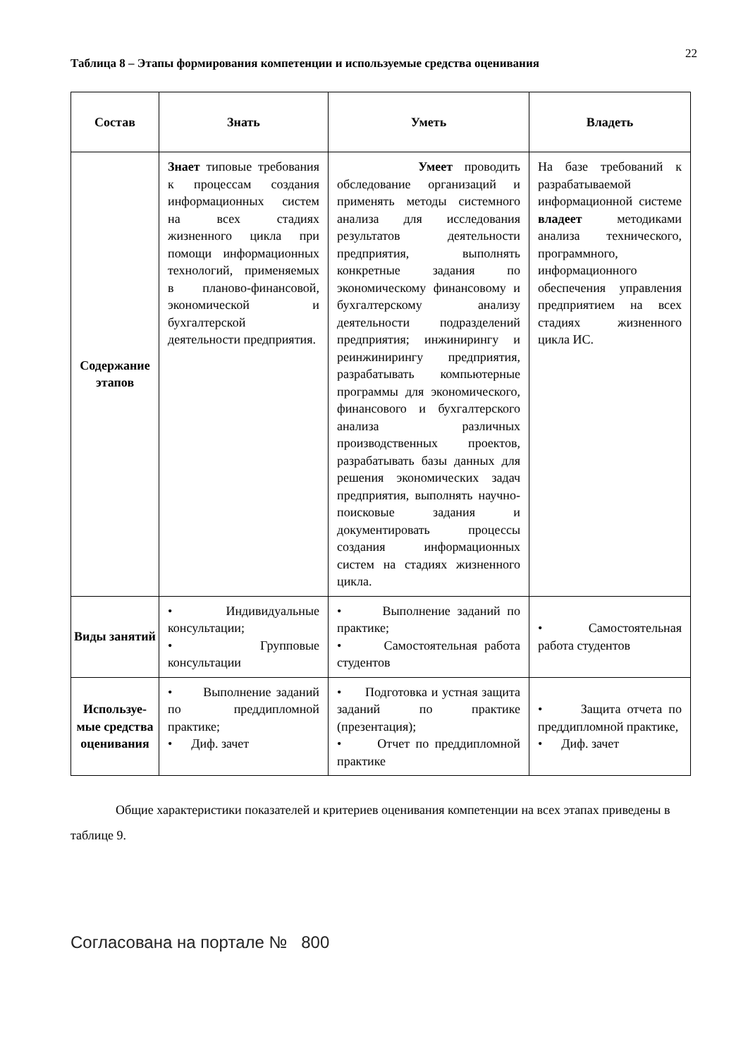22
Таблица 8 – Этапы формирования компетенции и используемые средства оценивания
| Состав | Знать | Уметь | Владеть |
| --- | --- | --- | --- |
| Содержание этапов | Знает типовые требования к процессам создания информационных систем на всех стадиях жизненного цикла при помощи информационных технологий, применяемых в планово-финансовой, экономической и бухгалтерской деятельности предприятия. | Умеет проводить обследование организаций и применять методы системного анализа для исследования результатов деятельности предприятия, выполнять конкретные задания по экономическому финансовому и бухгалтерскому анализу деятельности подразделений предприятия; инжинирингу и реинжинирингу предприятия, разрабатывать компьютерные программы для экономического, финансового и бухгалтерского анализа различных производственных проектов, разрабатывать базы данных для решения экономических задач предприятия, выполнять научно-поисковые задания и документировать процессы создания информационных систем на стадиях жизненного цикла. | На базе требований к разрабатываемой информационной системе владеет методиками анализа технического, программного, информационного обеспечения управления предприятием на всех стадиях жизненного цикла ИС. |
| Виды занятий | • Индивидуальные консультации; • Групповые консультации | • Выполнение заданий по практике; • Самостоятельная работа студентов | • Самостоятельная работа студентов |
| Используе-мые средства оценивания | • Выполнение заданий по преддипломной практике; • Диф. зачет | • Подготовка и устная защита заданий по практике (презентация); • Отчет по преддипломной практике | • Защита отчета по преддипломной практике, • Диф. зачет |
Общие характеристики показателей и критериев оценивания компетенции на всех этапах приведены в таблице 9.
Согласована на портале № 800